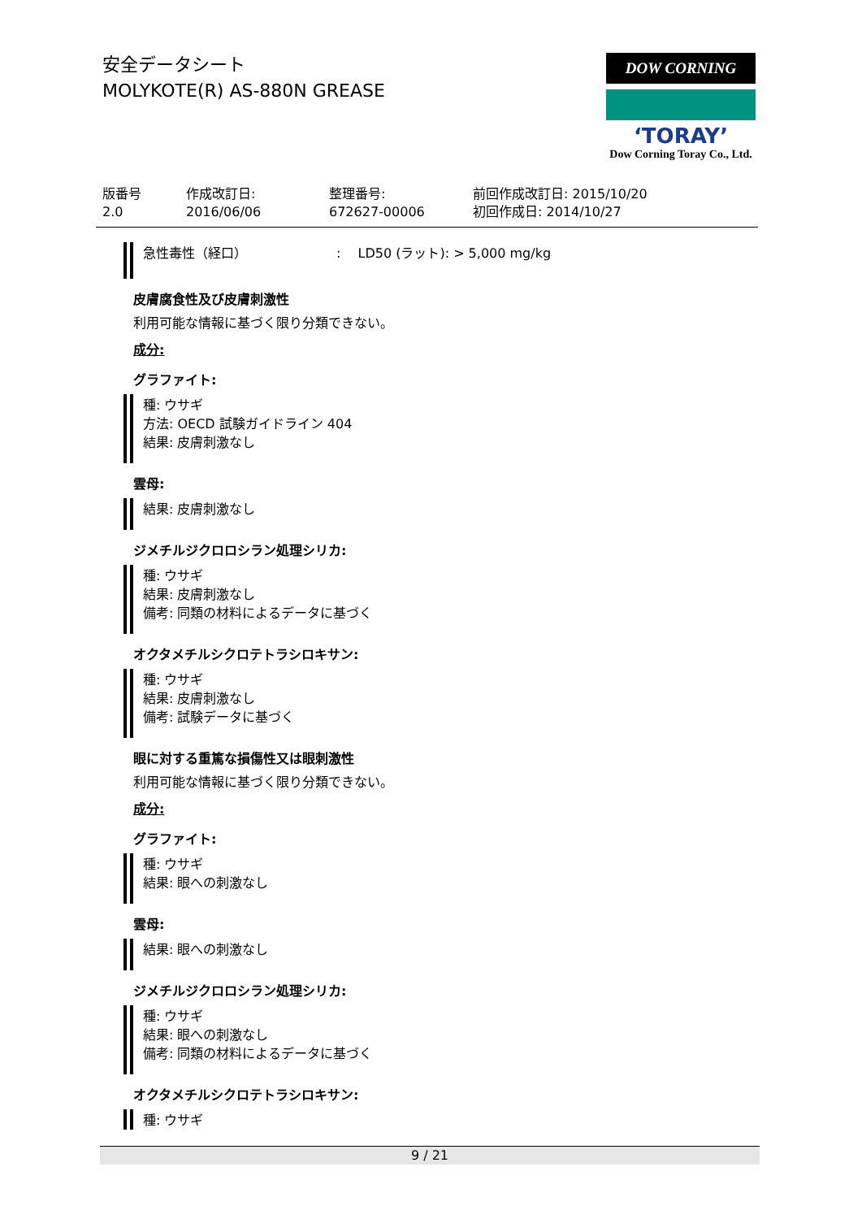安全データシート
MOLYKOTE(R) AS-880N GREASE
DOW CORNING
‘TORAY’
Dow Corning Toray Co., Ltd.
版番号
2.0
作成改訂日:
2016/06/06
整理番号:
672627-00006
前回作成改訂日: 2015/10/20
初回作成日: 2014/10/27
急性毒性（経口）: LD50 (ラット): > 5,000 mg/kg
皮膚腐食性及び皮膚刺激性
利用可能な情報に基づく限り分類できない。
成分:
グラファイト:
種: ウサギ
方法: OECD 試験ガイドライン 404
結果: 皮膚刺激なし
雲母:
結果: 皮膚刺激なし
ジメチルジクロロシラン処理シリカ:
種: ウサギ
結果: 皮膚刺激なし
備考: 同類の材料によるデータに基づく
オクタメチルシクロテトラシロキサン:
種: ウサギ
結果: 皮膚刺激なし
備考: 試験データに基づく
眼に対する重篤な損傷性又は眼刺激性
利用可能な情報に基づく限り分類できない。
成分:
グラファイト:
種: ウサギ
結果: 眼への刺激なし
雲母:
結果: 眼への刺激なし
ジメチルジクロロシラン処理シリカ:
種: ウサギ
結果: 眼への刺激なし
備考: 同類の材料によるデータに基づく
オクタメチルシクロテトラシロキサン:
種: ウサギ
9 / 21